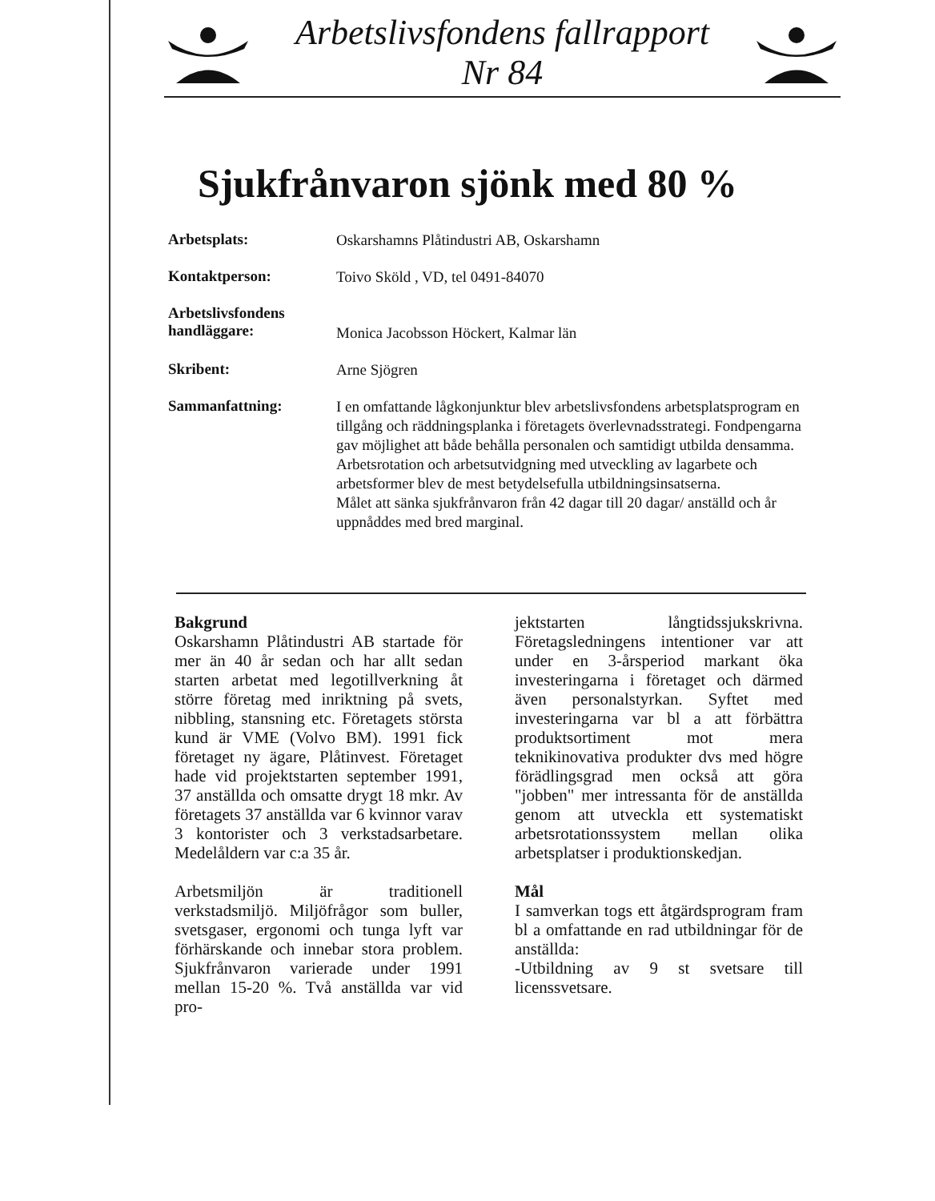Arbetslivsfondens fallrapport
Nr 84
Sjukfrånvaron sjönk med 80 %
Arbetsplats:
Oskarshamns Plåtindustri AB, Oskarshamn
Kontaktperson:
Toivo Sköld , VD, tel 0491-84070
Arbetslivsfondens
handläggare:
Monica Jacobsson Höckert, Kalmar län
Skribent:
Arne Sjögren
Sammanfattning:
I en omfattande lågkonjunktur blev arbetslivsfondens arbetsplatsprogram en tillgång och räddningsplanka i företagets överlevnadsstrategi. Fondpengarna gav möjlighet att både behålla personalen och samtidigt utbilda densamma. Arbetsrotation och arbetsutvidgning med utveckling av lagarbete och arbetsformer blev de mest betydelsefulla utbildningsinsatserna.
Målet att sänka sjukfrånvaron från 42 dagar till 20 dagar/ anställd och år uppnåddes med bred marginal.
Bakgrund
Oskarshamn Plåtindustri AB startade för mer än 40 år sedan och har allt sedan starten arbetat med legotillverkning åt större företag med inriktning på svets, nibbling, stansning etc. Företagets största kund är VME (Volvo BM). 1991 fick företaget ny ägare, Plåtinvest. Företaget hade vid projektstarten september 1991, 37 anställda och omsatte drygt 18 mkr. Av företagets 37 anställda var 6 kvinnor varav 3 kontorister och 3 verkstadsarbetare. Medelåldern var c:a 35 år.
Arbetsmiljön är traditionell verkstadsmiljö. Miljöfrågor som buller, svetsgaser, ergonomi och tunga lyft var förhärskande och innebar stora problem. Sjukfrånvaron varierade under 1991 mellan 15-20 %. Två anställda var vid pro-
jektstarten långtidssjukskrivna. Företagsledningens intentioner var att under en 3-årsperiod markant öka investeringarna i företaget och därmed även personalstyrkan. Syftet med investeringarna var bl a att förbättra produktsortiment mot mera teknikinovativa produkter dvs med högre förädlingsgrad men också att göra "jobben" mer intressanta för de anställda genom att utveckla ett systematiskt arbetsrotationssystem mellan olika arbetsplatser i produktionskedjan.
Mål
I samverkan togs ett åtgärdsprogram fram bl a omfattande en rad utbildningar för de anställda:
-Utbildning av 9 st svetsare till licenssvetsare.